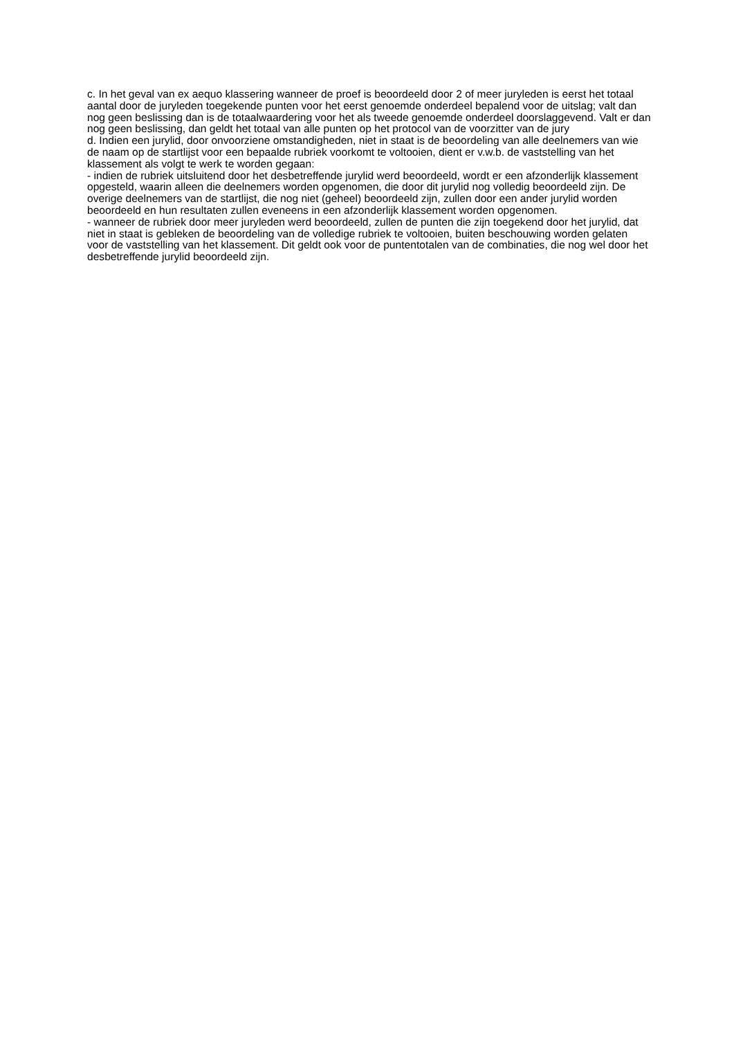c. In het geval van ex aequo klassering wanneer de proef is beoordeeld door 2 of meer juryleden is eerst het totaal aantal door de juryleden toegekende punten voor het eerst genoemde onderdeel bepalend voor de uitslag; valt dan nog geen beslissing dan is de totaalwaardering voor het als tweede genoemde onderdeel doorslaggevend. Valt er dan nog geen beslissing, dan geldt het totaal van alle punten op het protocol van de voorzitter van de jury
d. Indien een jurylid, door onvoorziene omstandigheden, niet in staat is de beoordeling van alle deelnemers van wie de naam op de startlijst voor een bepaalde rubriek voorkomt te voltooien, dient er v.w.b. de vaststelling van het klassement als volgt te werk te worden gegaan:
- indien de rubriek uitsluitend door het desbetreffende jurylid werd beoordeeld, wordt er een afzonderlijk klassement opgesteld, waarin alleen die deelnemers worden opgenomen, die door dit jurylid nog volledig beoordeeld zijn. De overige deelnemers van de startlijst, die nog niet (geheel) beoordeeld zijn, zullen door een ander jurylid worden beoordeeld en hun resultaten zullen eveneens in een afzonderlijk klassement worden opgenomen.
- wanneer de rubriek door meer juryleden werd beoordeeld, zullen de punten die zijn toegekend door het jurylid, dat niet in staat is gebleken de beoordeling van de volledige rubriek te voltooien, buiten beschouwing worden gelaten voor de vaststelling van het klassement. Dit geldt ook voor de puntentotalen van de combinaties, die nog wel door het desbetreffende jurylid beoordeeld zijn.